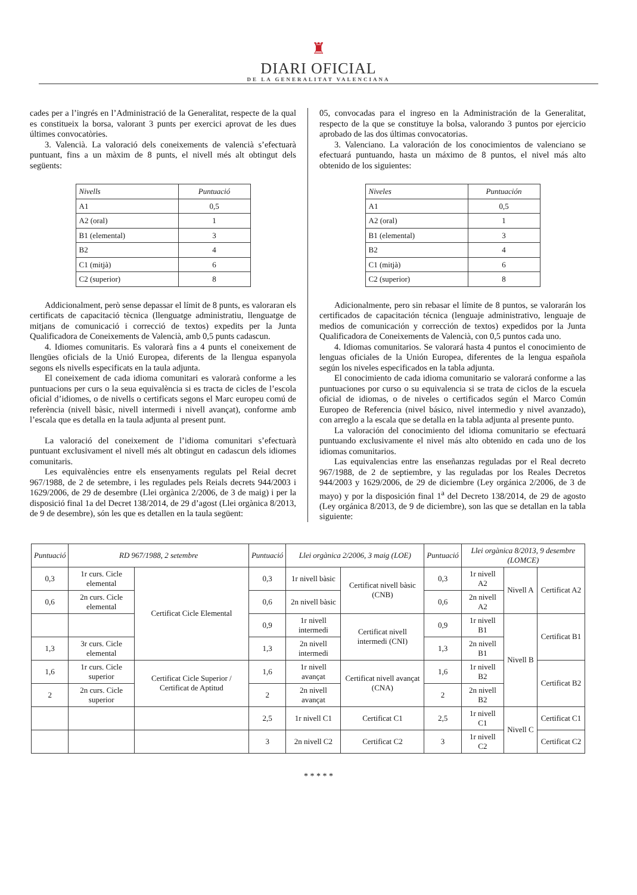♜
DIARI OFICIAL
DE LA GENERALITAT VALENCIANA
cades per a l’ingrés en l’Administració de la Generalitat, respecte de la qual es constitueix la borsa, valorant 3 punts per exercici aprovat de les dues últimes convocatòries.
3. Valencià. La valoració dels coneixements de valencià s’efectuarà puntuant, fins a un màxim de 8 punts, el nivell més alt obtingut dels següents:
| Nivells | Puntuació |
| A1 | 0,5 |
| A2 (oral) | 1 |
| B1 (elemental) | 3 |
| B2 | 4 |
| C1 (mitjà) | 6 |
| C2 (superior) | 8 |
Addicionalment, però sense depassar el límit de 8 punts, es valoraran els certificats de capacitació tècnica (llenguatge administratiu, llenguatge de mitjans de comunicació i correcció de textos) expedits per la Junta Qualificadora de Coneixements de Valencià, amb 0,5 punts cadascun.
4. Idiomes comunitaris. Es valorarà fins a 4 punts el coneixement de llengües oficials de la Unió Europea, diferents de la llengua espanyola segons els nivells especificats en la taula adjunta.
El coneixement de cada idioma comunitari es valorarà conforme a les puntuacions per curs o la seua equivalència si es tracta de cicles de l’escola oficial d’idiomes, o de nivells o certificats segons el Marc europeu comú de referència (nivell bàsic, nivell intermedi i nivell avançat), conforme amb l’escala que es detalla en la taula adjunta al present punt.
La valoració del coneixement de l’idioma comunitari s’efectuarà puntuant exclusivament el nivell més alt obtingut en cadascun dels idiomes comunitaris.
Les equivalències entre els ensenyaments regulats pel Reial decret 967/1988, de 2 de setembre, i les regulades pels Reials decrets 944/2003 i 1629/2006, de 29 de desembre (Llei orgànica 2/2006, de 3 de maig) i per la disposició final 1a del Decret 138/2014, de 29 d’agost (Llei orgànica 8/2013, de 9 de desembre), són les que es detallen en la taula següent:
05, convocadas para el ingreso en la Administración de la Generalitat, respecto de la que se constituye la bolsa, valorando 3 puntos por ejercicio aprobado de las dos últimas convocatorias.
3. Valenciano. La valoración de los conocimientos de valenciano se efectuará puntuando, hasta un máximo de 8 puntos, el nivel más alto obtenido de los siguientes:
| Niveles | Puntuación |
| A1 | 0,5 |
| A2 (oral) | 1 |
| B1 (elemental) | 3 |
| B2 | 4 |
| C1 (mitjà) | 6 |
| C2 (superior) | 8 |
Adicionalmente, pero sin rebasar el límite de 8 puntos, se valorarán los certificados de capacitación técnica (lenguaje administrativo, lenguaje de medios de comunicación y corrección de textos) expedidos por la Junta Qualificadora de Coneixements de Valencià, con 0,5 puntos cada uno.
4. Idiomas comunitarios. Se valorará hasta 4 puntos el conocimiento de lenguas oficiales de la Unión Europea, diferentes de la lengua española según los niveles especificados en la tabla adjunta.
El conocimiento de cada idioma comunitario se valorará conforme a las puntuaciones por curso o su equivalencia si se trata de ciclos de la escuela oficial de idiomas, o de niveles o certificados según el Marco Común Europeo de Referencia (nivel básico, nivel intermedio y nivel avanzado), con arreglo a la escala que se detalla en la tabla adjunta al presente punto.
La valoración del conocimiento del idioma comunitario se efectuará puntuando exclusivamente el nivel más alto obtenido en cada uno de los idiomas comunitarios.
Las equivalencias entre las enseñanzas reguladas por el Real decreto 967/1988, de 2 de septiembre, y las reguladas por los Reales Decretos 944/2003 y 1629/2006, de 29 de diciembre (Ley orgánica 2/2006, de 3 de mayo) y por la disposición final 1<sup>a</sup> del Decreto 138/2014, de 29 de agosto (Ley orgánica 8/2013, de 9 de diciembre), son las que se detallan en la tabla siguiente:
| Puntuació | RD 967/1988, 2 setembre | | Puntuació | Llei orgànica 2/2006, 3 maig (LOE) | | Puntuació | Llei orgànica 8/2013, 9 desembre (LOMCE) | | |
| --- | --- | --- | --- | --- | --- | --- | --- | --- | --- |
| 0,3 | 1r curs. Cicle elemental | Certificat Cicle Elemental | 0,3 | 1r nivell bàsic | Certificat nivell bàsic (CNB) | 0,3 | 1r nivell A2 | Nivell A | Certificat A2 |
| 0,6 | 2n curs. Cicle elemental | | 0,6 | 2n nivell bàsic | | 0,6 | 2n nivell A2 | | |
| | | | 0,9 | 1r nivell intermedi | Certificat nivell intermedi (CNI) | 0,9 | 1r nivell B1 | Nivell B | Certificat B1 |
| 1,3 | 3r curs. Cicle elemental | | 1,3 | 2n nivell intermedi | | 1,3 | 2n nivell B1 | | |
| 1,6 | 1r curs. Cicle superior | Certificat Cicle Superior / Certificat de Aptitud | 1,6 | 1r nivell avançat | Certificat nivell avançat (CNA) | 1,6 | 1r nivell B2 | | Certificat B2 |
| 2 | 2n curs. Cicle superior | | 2 | 2n nivell avançat | | 2 | 2n nivell B2 | | |
| | | | 2,5 | 1r nivell C1 | Certificat C1 | 2,5 | 1r nivell C1 | Nivell C | Certificat C1 |
| | | | 3 | 2n nivell C2 | Certificat C2 | 3 | 1r nivell C2 | | Certificat C2 |
* * * * *